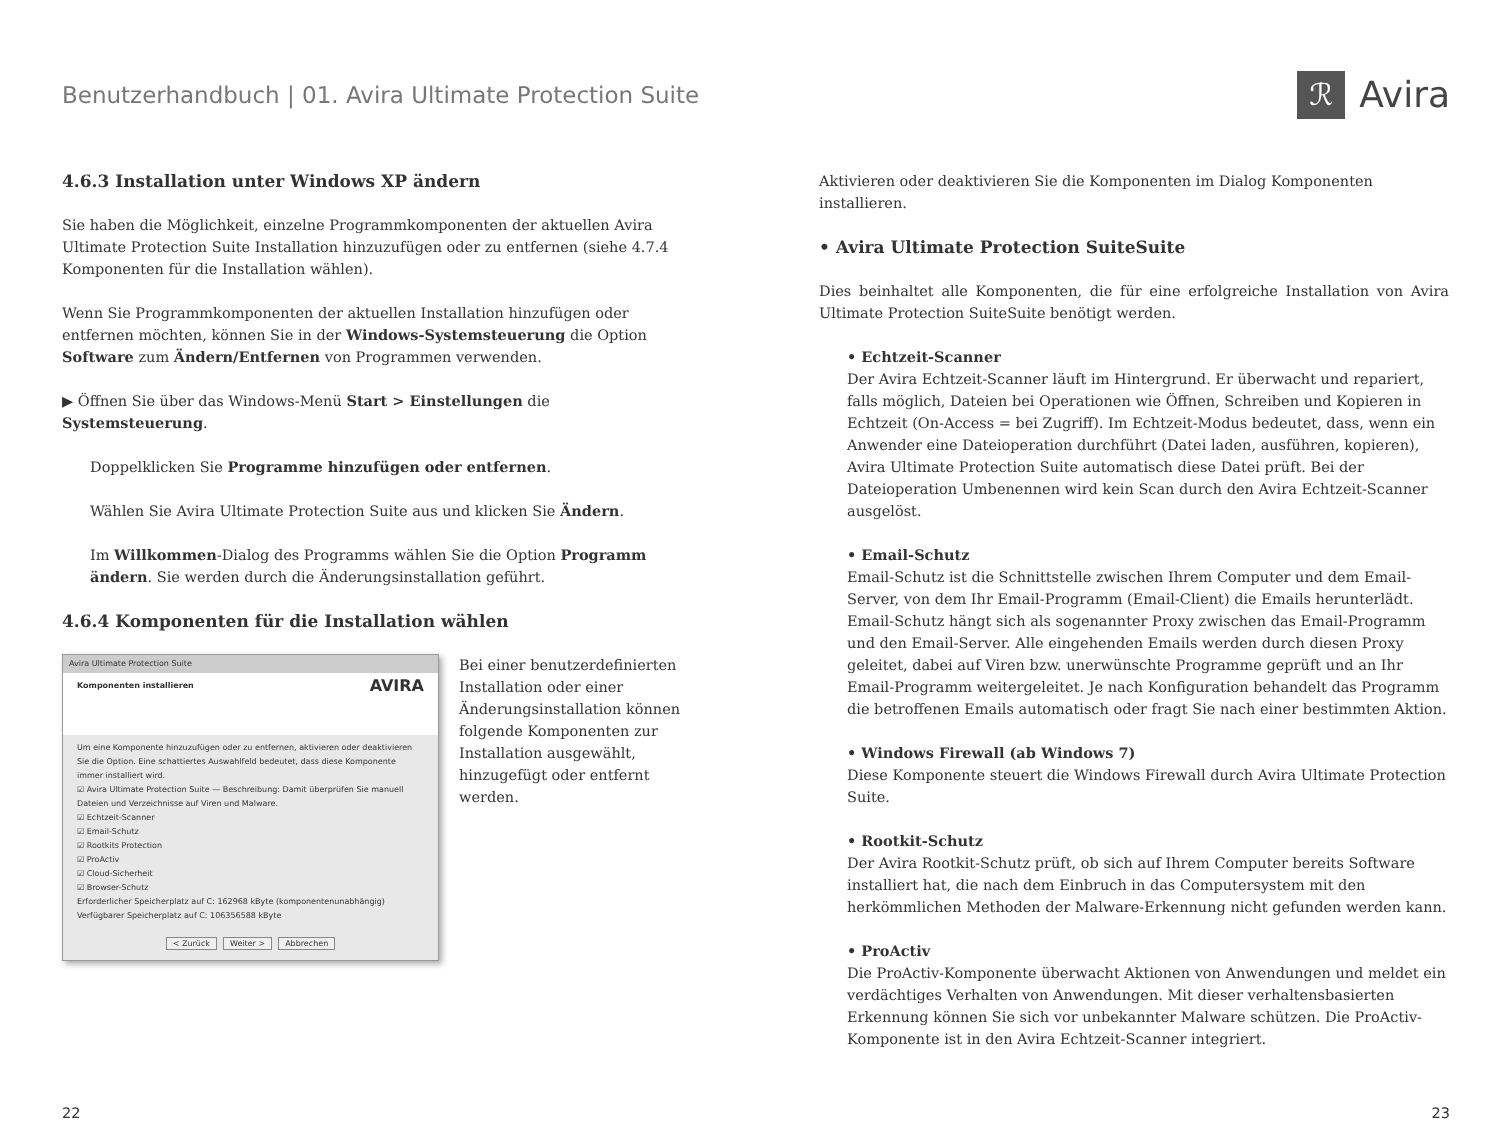Benutzerhandbuch | 01. Avira Ultimate Protection Suite
ℛ Avira
4.6.3 Installation unter Windows XP ändern
Sie haben die Möglichkeit, einzelne Programmkomponenten der aktuellen Avira Ultimate Protection Suite Installation hinzuzufügen oder zu entfernen (siehe 4.7.4 Komponenten für die Installation wählen).
Wenn Sie Programmkomponenten der aktuellen Installation hinzufügen oder entfernen möchten, können Sie in der Windows-Systemsteuerung die Option Software zum Ändern/Entfernen von Programmen verwenden.
▶ Öffnen Sie über das Windows-Menü Start > Einstellungen die Systemsteuerung.
Doppelklicken Sie Programme hinzufügen oder entfernen.
Wählen Sie Avira Ultimate Protection Suite aus und klicken Sie Ändern.
Im Willkommen-Dialog des Programms wählen Sie die Option Programm ändern. Sie werden durch die Änderungsinstallation geführt.
4.6.4 Komponenten für die Installation wählen
Avira Ultimate Protection Suite
Komponenten installieren AVIRA
Um eine Komponente hinzuzufügen oder zu entfernen, aktivieren oder deaktivieren Sie die Option. Eine schattiertes Auswahlfeld bedeutet, dass diese Komponente immer installiert wird.
☑ Avira Ultimate Protection Suite — Beschreibung: Damit überprüfen Sie manuell Dateien und Verzeichnisse auf Viren und Malware.
☑ Echtzeit-Scanner
☑ Email-Schutz
☑ Rootkits Protection
☑ ProActiv
☑ Cloud-Sicherheit
☑ Browser-Schutz
Erforderlicher Speicherplatz auf C: 162968 kByte (komponentenunabhängig)
Verfügbarer Speicherplatz auf C: 106356588 kByte
< Zurück Weiter > Abbrechen
Bei einer benutzerdefinierten Installation oder einer Änderungsinstallation können folgende Komponenten zur Installation ausgewählt, hinzugefügt oder entfernt werden.
Aktivieren oder deaktivieren Sie die Komponenten im Dialog Komponenten installieren.
• Avira Ultimate Protection SuiteSuite
Dies beinhaltet alle Komponenten, die für eine erfolgreiche Installation von Avira Ultimate Protection SuiteSuite benötigt werden.
• Echtzeit-Scanner
Der Avira Echtzeit-Scanner läuft im Hintergrund. Er überwacht und repariert, falls möglich, Dateien bei Operationen wie Öffnen, Schreiben und Kopieren in Echtzeit (On-Access = bei Zugriff). Im Echtzeit-Modus bedeutet, dass, wenn ein Anwender eine Dateioperation durchführt (Datei laden, ausführen, kopieren), Avira Ultimate Protection Suite automatisch diese Datei prüft. Bei der Dateioperation Umbenennen wird kein Scan durch den Avira Echtzeit-Scanner ausgelöst.
• Email-Schutz
Email-Schutz ist die Schnittstelle zwischen Ihrem Computer und dem Email-Server, von dem Ihr Email-Programm (Email-Client) die Emails herunterlädt. Email-Schutz hängt sich als sogenannter Proxy zwischen das Email-Programm und den Email-Server. Alle eingehenden Emails werden durch diesen Proxy geleitet, dabei auf Viren bzw. unerwünschte Programme geprüft und an Ihr Email-Programm weitergeleitet. Je nach Konfiguration behandelt das Programm die betroffenen Emails automatisch oder fragt Sie nach einer bestimmten Aktion.
• Windows Firewall (ab Windows 7)
Diese Komponente steuert die Windows Firewall durch Avira Ultimate Protection Suite.
• Rootkit-Schutz
Der Avira Rootkit-Schutz prüft, ob sich auf Ihrem Computer bereits Software installiert hat, die nach dem Einbruch in das Computersystem mit den herkömmlichen Methoden der Malware-Erkennung nicht gefunden werden kann.
• ProActiv
Die ProActiv-Komponente überwacht Aktionen von Anwendungen und meldet ein verdächtiges Verhalten von Anwendungen. Mit dieser verhaltensbasierten Erkennung können Sie sich vor unbekannter Malware schützen. Die ProActiv-Komponente ist in den Avira Echtzeit-Scanner integriert.
22 23